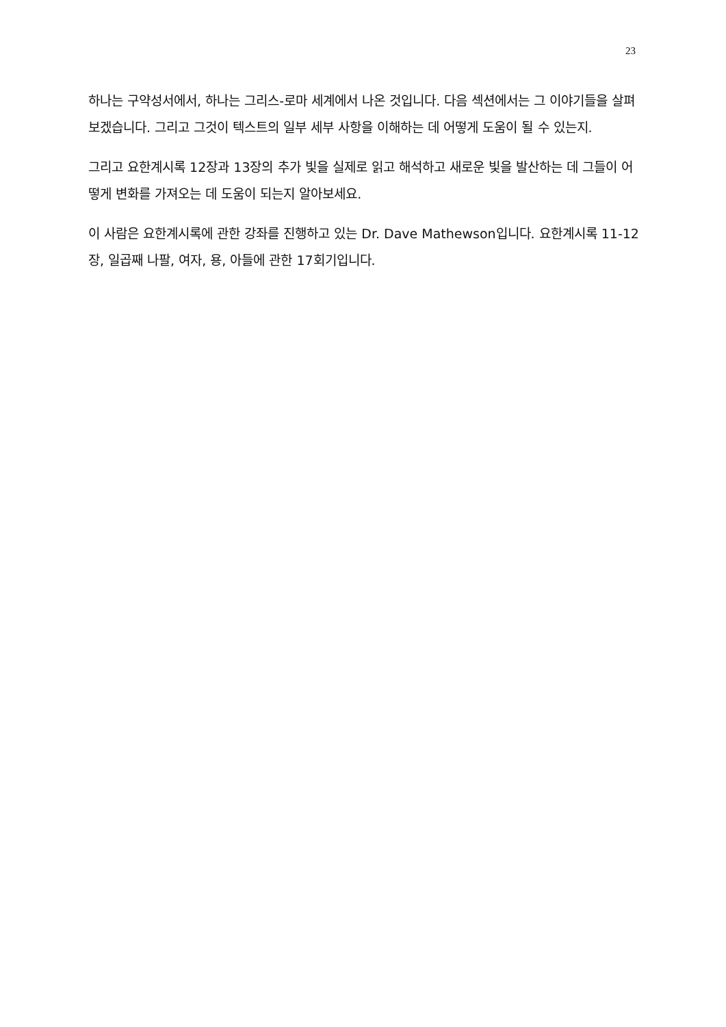23
하나는 구약성서에서, 하나는 그리스-로마 세계에서 나온 것입니다. 다음 섹션에서는 그 이야기들을 살펴보겠습니다. 그리고 그것이 텍스트의 일부 세부 사항을 이해하는 데 어떻게 도움이 될 수 있는지.
그리고 요한계시록 12장과 13장의 추가 빛을 실제로 읽고 해석하고 새로운 빛을 발산하는 데 그들이 어떻게 변화를 가져오는 데 도움이 되는지 알아보세요.
이 사람은 요한계시록에 관한 강좌를 진행하고 있는 Dr. Dave Mathewson입니다. 요한계시록 11-12장, 일곱째 나팔, 여자, 용, 아들에 관한 17회기입니다.